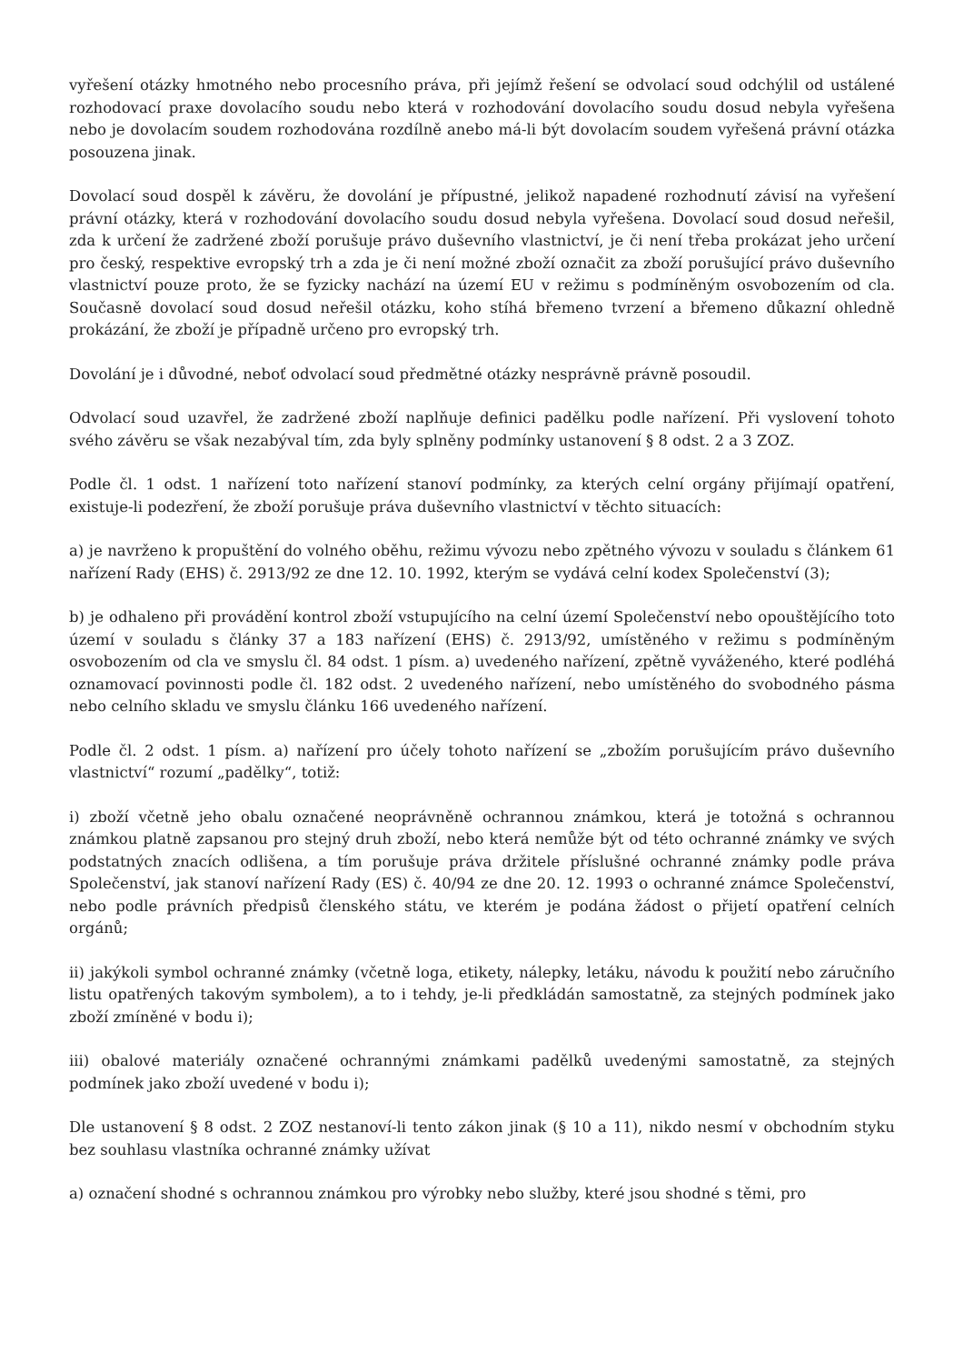vyřešení otázky hmotného nebo procesního práva, při jejímž řešení se odvolací soud odchýlil od ustálené rozhodovací praxe dovolacího soudu nebo která v rozhodování dovolacího soudu dosud nebyla vyřešena nebo je dovolacím soudem rozhodována rozdílně anebo má-li být dovolacím soudem vyřešená právní otázka posouzena jinak.
Dovolací soud dospěl k závěru, že dovolání je přípustné, jelikož napadené rozhodnutí závisí na vyřešení právní otázky, která v rozhodování dovolacího soudu dosud nebyla vyřešena. Dovolací soud dosud neřešil, zda k určení že zadržené zboží porušuje právo duševního vlastnictví, je či není třeba prokázat jeho určení pro český, respektive evropský trh a zda je či není možné zboží označit za zboží porušující právo duševního vlastnictví pouze proto, že se fyzicky nachází na území EU v režimu s podmíněným osvobozením od cla. Současně dovolací soud dosud neřešil otázku, koho stíhá břemeno tvrzení a břemeno důkazní ohledně prokázání, že zboží je případně určeno pro evropský trh.
Dovolání je i důvodné, neboť odvolací soud předmětné otázky nesprávně právně posoudil.
Odvolací soud uzavřel, že zadržené zboží naplňuje definici padělku podle nařízení. Při vyslovení tohoto svého závěru se však nezabýval tím, zda byly splněny podmínky ustanovení § 8 odst. 2 a 3 ZOZ.
Podle čl. 1 odst. 1 nařízení toto nařízení stanoví podmínky, za kterých celní orgány přijímají opatření, existuje-li podezření, že zboží porušuje práva duševního vlastnictví v těchto situacích:
a) je navrženo k propuštění do volného oběhu, režimu vývozu nebo zpětného vývozu v souladu s článkem 61 nařízení Rady (EHS) č. 2913/92 ze dne 12. 10. 1992, kterým se vydává celní kodex Společenství (3);
b) je odhaleno při provádění kontrol zboží vstupujícího na celní území Společenství nebo opouštějícího toto území v souladu s články 37 a 183 nařízení (EHS) č. 2913/92, umístěného v režimu s podmíněným osvobozením od cla ve smyslu čl. 84 odst. 1 písm. a) uvedeného nařízení, zpětně vyváženého, které podléhá oznamovací povinnosti podle čl. 182 odst. 2 uvedeného nařízení, nebo umístěného do svobodného pásma nebo celního skladu ve smyslu článku 166 uvedeného nařízení.
Podle čl. 2 odst. 1 písm. a) nařízení pro účely tohoto nařízení se „zbožím porušujícím právo duševního vlastnictví“ rozumí „padělky“, totiž:
i) zboží včetně jeho obalu označené neoprávněně ochrannou známkou, která je totožná s ochrannou známkou platně zapsanou pro stejný druh zboží, nebo která nemůže být od této ochranné známky ve svých podstatných znacích odlišena, a tím porušuje práva držitele příslušné ochranné známky podle práva Společenství, jak stanoví nařízení Rady (ES) č. 40/94 ze dne 20. 12. 1993 o ochranné známce Společenství, nebo podle právních předpisů členského státu, ve kterém je podána žádost o přijetí opatření celních orgánů;
ii) jakýkoli symbol ochranné známky (včetně loga, etikety, nálepky, letáku, návodu k použití nebo záručního listu opatřených takovým symbolem), a to i tehdy, je-li předkládán samostatně, za stejných podmínek jako zboží zmíněné v bodu i);
iii) obalové materiály označené ochrannými známkami padělků uvedenými samostatně, za stejných podmínek jako zboží uvedené v bodu i);
Dle ustanovení § 8 odst. 2 ZOZ nestanoví-li tento zákon jinak (§ 10 a 11), nikdo nesmí v obchodním styku bez souhlasu vlastníka ochranné známky užívat
a) označení shodné s ochrannou známkou pro výrobky nebo služby, které jsou shodné s těmi, pro